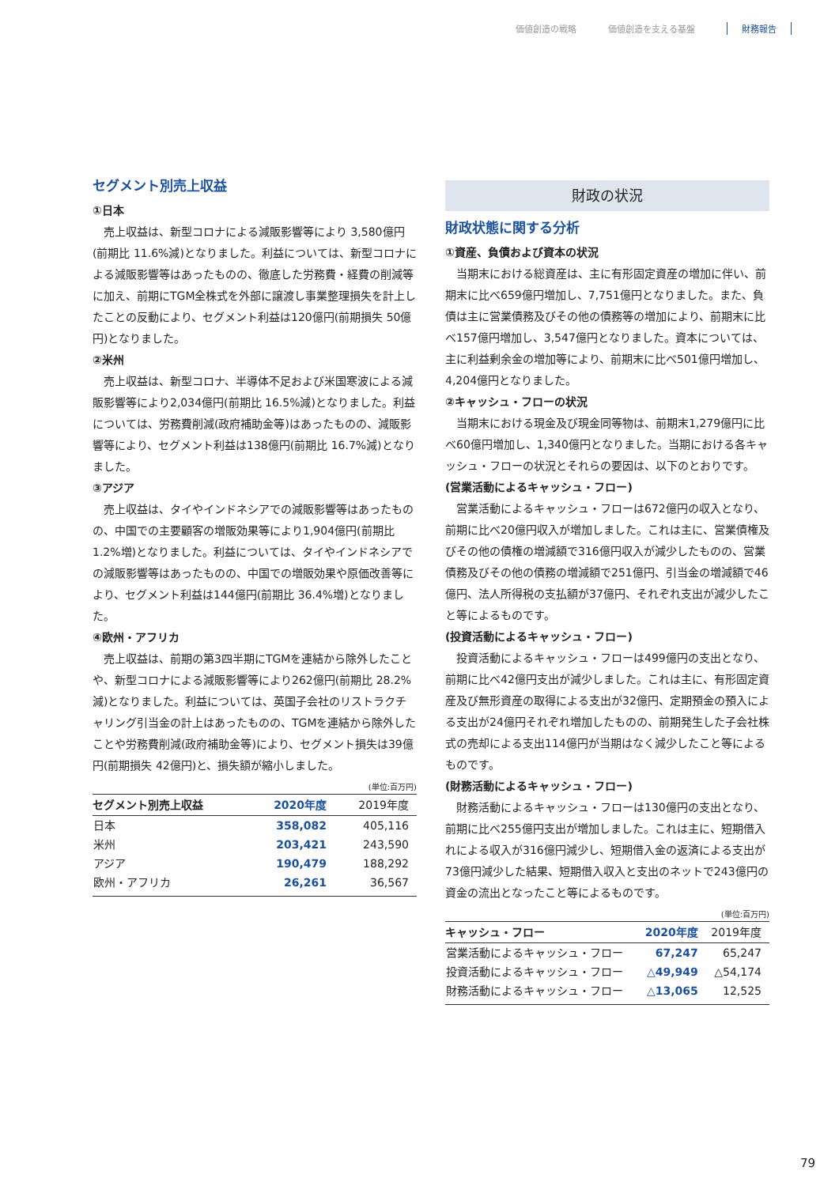価値創造の戦略 価値創造を支える基盤 財務報告
セグメント別売上収益
①日本
売上収益は、新型コロナによる減販影響等により 3,580億円(前期比 11.6%減)となりました。利益については、新型コロナによる減販影響等はあったものの、徹底した労務費・経費の削減等に加え、前期にTGM全株式を外部に譲渡し事業整理損失を計上したことの反動により、セグメント利益は120億円(前期損失 50億円)となりました。
②米州
売上収益は、新型コロナ、半導体不足および米国寒波による減販影響等により2,034億円(前期比 16.5%減)となりました。利益については、労務費削減(政府補助金等)はあったものの、減販影響等により、セグメント利益は138億円(前期比 16.7%減)となりました。
③アジア
売上収益は、タイやインドネシアでの減販影響等はあったものの、中国での主要顧客の増販効果等により1,904億円(前期比 1.2%増)となりました。利益については、タイやインドネシアでの減販影響等はあったものの、中国での増販効果や原価改善等により、セグメント利益は144億円(前期比 36.4%増)となりました。
④欧州・アフリカ
売上収益は、前期の第3四半期にTGMを連結から除外したことや、新型コロナによる減販影響等により262億円(前期比 28.2%減)となりました。利益については、英国子会社のリストラクチャリング引当金の計上はあったものの、TGMを連結から除外したことや労務費削減(政府補助金等)により、セグメント損失は39億円(前期損失 42億円)と、損失額が縮小しました。
(単位:百万円)
| セグメント別売上収益 | 2020年度 | 2019年度 |
| --- | --- | --- |
| 日本 | 358,082 | 405,116 |
| 米州 | 203,421 | 243,590 |
| アジア | 190,479 | 188,292 |
| 欧州・アフリカ | 26,261 | 36,567 |
財政の状況
財政状態に関する分析
①資産、負債および資本の状況
当期末における総資産は、主に有形固定資産の増加に伴い、前期末に比べ659億円増加し、7,751億円となりました。また、負債は主に営業債務及びその他の債務等の増加により、前期末に比べ157億円増加し、3,547億円となりました。資本については、主に利益剰余金の増加等により、前期末に比べ501億円増加し、4,204億円となりました。
②キャッシュ・フローの状況
当期末における現金及び現金同等物は、前期末1,279億円に比べ60億円増加し、1,340億円となりました。当期における各キャッシュ・フローの状況とそれらの要因は、以下のとおりです。
(営業活動によるキャッシュ・フロー)
営業活動によるキャッシュ・フローは672億円の収入となり、前期に比べ20億円収入が増加しました。これは主に、営業債権及びその他の債権の増減額で316億円収入が減少したものの、営業債務及びその他の債務の増減額で251億円、引当金の増減額で46億円、法人所得税の支払額が37億円、それぞれ支出が減少したこと等によるものです。
(投資活動によるキャッシュ・フロー)
投資活動によるキャッシュ・フローは499億円の支出となり、前期に比べ42億円支出が減少しました。これは主に、有形固定資産及び無形資産の取得による支出が32億円、定期預金の預入による支出が24億円それぞれ増加したものの、前期発生した子会社株式の売却による支出114億円が当期はなく減少したこと等によるものです。
(財務活動によるキャッシュ・フロー)
財務活動によるキャッシュ・フローは130億円の支出となり、前期に比べ255億円支出が増加しました。これは主に、短期借入れによる収入が316億円減少し、短期借入金の返済による支出が73億円減少した結果、短期借入収入と支出のネットで243億円の資金の流出となったこと等によるものです。
(単位:百万円)
| キャッシュ・フロー | 2020年度 | 2019年度 |
| --- | --- | --- |
| 営業活動によるキャッシュ・フロー | 67,247 | 65,247 |
| 投資活動によるキャッシュ・フロー | △49,949 | △54,174 |
| 財務活動によるキャッシュ・フロー | △13,065 | 12,525 |
79